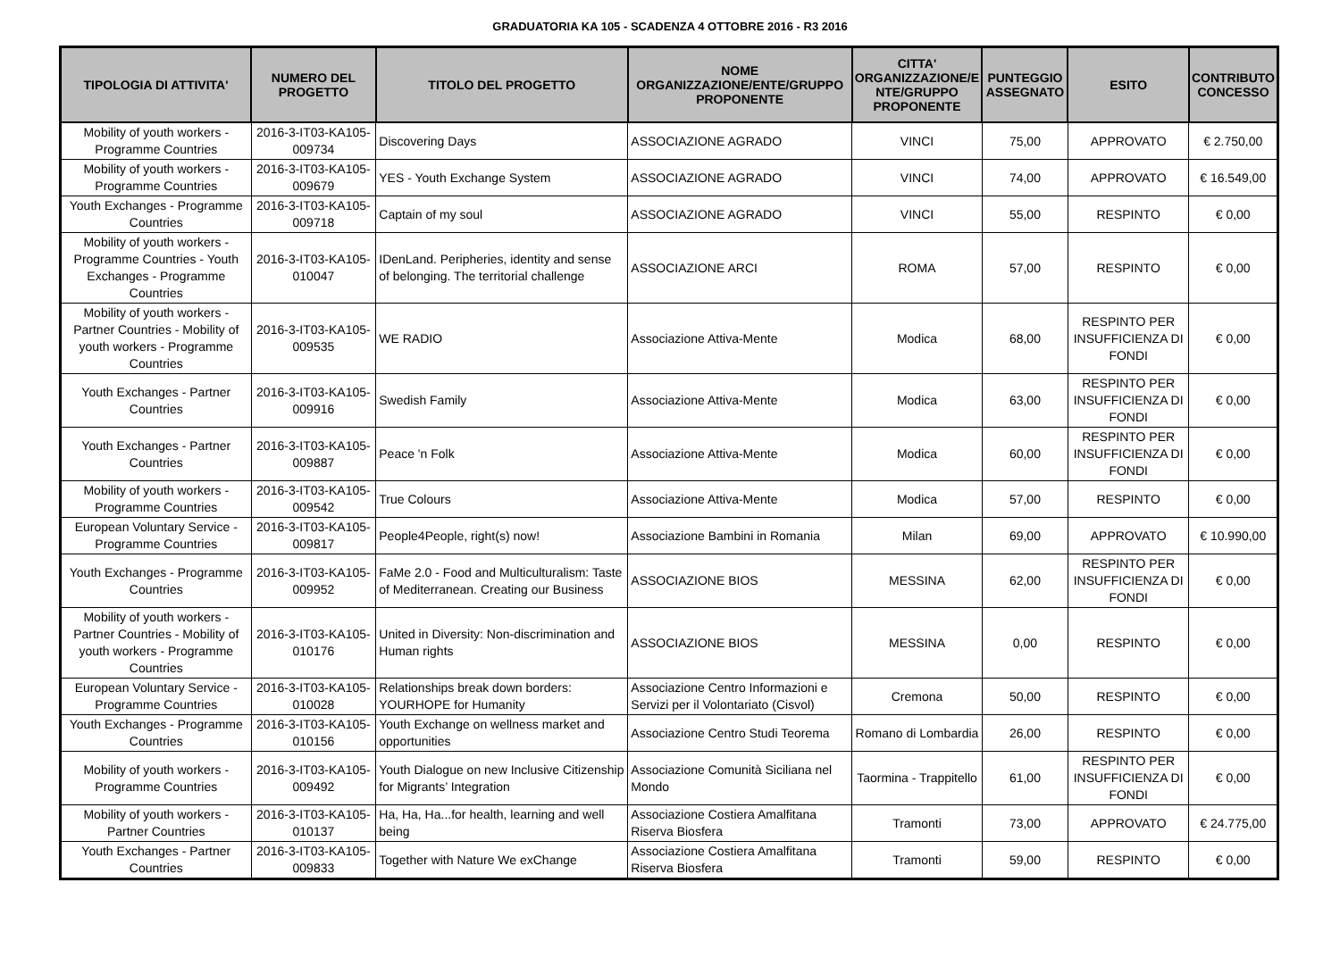GRADUATORIA KA 105 - SCADENZA 4 OTTOBRE 2016 - R3 2016
| TIPOLOGIA DI ATTIVITA' | NUMERO DEL PROGETTO | TITOLO DEL PROGETTO | NOME ORGANIZZAZIONE/ENTE/GRUPPO PROPONENTE | CITTA' ORGANIZZAZIONE/E NTE/GRUPPO PROPONENTE | PUNTEGGIO ASSEGNATO | ESITO | CONTRIBUTO CONCESSO |
| --- | --- | --- | --- | --- | --- | --- | --- |
| Mobility of youth workers - Programme Countries | 2016-3-IT03-KA105-009734 | Discovering Days | ASSOCIAZIONE AGRADO | VINCI | 75,00 | APPROVATO | € 2.750,00 |
| Mobility of youth workers - Programme Countries | 2016-3-IT03-KA105-009679 | YES - Youth Exchange System | ASSOCIAZIONE AGRADO | VINCI | 74,00 | APPROVATO | € 16.549,00 |
| Youth Exchanges - Programme Countries | 2016-3-IT03-KA105-009718 | Captain of my soul | ASSOCIAZIONE AGRADO | VINCI | 55,00 | RESPINTO | € 0,00 |
| Mobility of youth workers - Programme Countries - Youth Exchanges - Programme Countries | 2016-3-IT03-KA105-010047 | IDenLand. Peripheries, identity and sense of belonging. The territorial challenge | ASSOCIAZIONE ARCI | ROMA | 57,00 | RESPINTO | € 0,00 |
| Mobility of youth workers - Partner Countries - Mobility of youth workers - Programme Countries | 2016-3-IT03-KA105-009535 | WE RADIO | Associazione Attiva-Mente | Modica | 68,00 | RESPINTO PER INSUFFICIENZA DI FONDI | € 0,00 |
| Youth Exchanges - Partner Countries | 2016-3-IT03-KA105-009916 | Swedish Family | Associazione Attiva-Mente | Modica | 63,00 | RESPINTO PER INSUFFICIENZA DI FONDI | € 0,00 |
| Youth Exchanges - Partner Countries | 2016-3-IT03-KA105-009887 | Peace 'n Folk | Associazione Attiva-Mente | Modica | 60,00 | RESPINTO PER INSUFFICIENZA DI FONDI | € 0,00 |
| Mobility of youth workers - Programme Countries | 2016-3-IT03-KA105-009542 | True Colours | Associazione Attiva-Mente | Modica | 57,00 | RESPINTO | € 0,00 |
| European Voluntary Service - Programme Countries | 2016-3-IT03-KA105-009817 | People4People, right(s) now! | Associazione Bambini in Romania | Milan | 69,00 | APPROVATO | € 10.990,00 |
| Youth Exchanges - Programme Countries | 2016-3-IT03-KA105-009952 | FaMe 2.0 - Food and Multiculturalism: Taste of Mediterranean. Creating our Business | ASSOCIAZIONE BIOS | MESSINA | 62,00 | RESPINTO PER INSUFFICIENZA DI FONDI | € 0,00 |
| Mobility of youth workers - Partner Countries - Mobility of youth workers - Programme Countries | 2016-3-IT03-KA105-010176 | United in Diversity: Non-discrimination and Human rights | ASSOCIAZIONE BIOS | MESSINA | 0,00 | RESPINTO | € 0,00 |
| European Voluntary Service - Programme Countries | 2016-3-IT03-KA105-010028 | Relationships break down borders: YOURHOPE for Humanity | Associazione Centro Informazioni e Servizi per il Volontariato (Cisvol) | Cremona | 50,00 | RESPINTO | € 0,00 |
| Youth Exchanges - Programme Countries | 2016-3-IT03-KA105-010156 | Youth Exchange on wellness market and opportunities | Associazione Centro Studi Teorema | Romano di Lombardia | 26,00 | RESPINTO | € 0,00 |
| Mobility of youth workers - Programme Countries | 2016-3-IT03-KA105-009492 | Youth Dialogue on new Inclusive Citizenship for Migrants’ Integration | Associazione Comunità Siciliana nel Mondo | Taormina - Trappitello | 61,00 | RESPINTO PER INSUFFICIENZA DI FONDI | € 0,00 |
| Mobility of youth workers - Partner Countries | 2016-3-IT03-KA105-010137 | Ha, Ha, Ha...for health, learning and well being | Associazione Costiera Amalfitana Riserva Biosfera | Tramonti | 73,00 | APPROVATO | € 24.775,00 |
| Youth Exchanges - Partner Countries | 2016-3-IT03-KA105-009833 | Together with Nature We exChange | Associazione Costiera Amalfitana Riserva Biosfera | Tramonti | 59,00 | RESPINTO | € 0,00 |